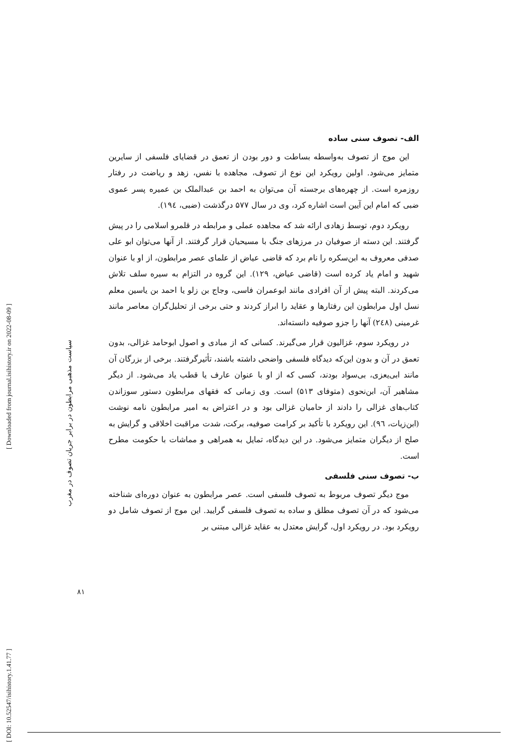[ DOI: 10.52547/isihistory.1.41.77 ] [ Downloaded from journal.isihistory.ir on 2022-08-09 ]
سیاست مذهبی مرابطون در برابر جریان تصوف در مغرب
۸۱
الف- تصوف سنی ساده
این موج از تصوف به‌واسطه بساطت و دور بودن از تعمق در قضایای فلسفی از سایرین متمایز می‌شود. اولین رویکرد این نوع از تصوف، مجاهده با نفس، زهد و ریاضت در رفتار روزمره است. از چهره‌های برجسته آن می‌توان به احمد بن عبدالملک بن عمیره پسر عموی ضبی که امام این آیین است اشاره کرد، وی در سال ۵۷۷ درگذشت (ضبی، ۱۹٤).
رویکرد دوم، توسط زهادی ارائه شد که مجاهده عملی و مرابطه در قلمرو اسلامی را در پیش گرفتند. این دسته از صوفیان در مرزهای جنگ با مسیحیان قرار گرفتند. از آنها می‌توان ابو علی صدفی معروف به ابن‌سکره را نام برد که قاضی عیاض از علمای عصر مرابطون، از او با عنوان شهید و امام یاد کرده است (قاضی عیاض، ۱۲۹). این گروه در التزام به سیره سلف تلاش می‌کردند. البته پیش از آن افرادی مانند ابوعمران فاسی، وجاج بن زلو یا احمد بن یاسین معلم نسل اول مرابطون این رفتارها و عقاید را ابراز کردند و حتی برخی از تحلیل‌گران معاصر مانند غرمینی (۲٤۸) آنها را جزو صوفیه دانسته‌اند.
در رویکرد سوم، غزالیون قرار می‌گیرند. کسانی که از مبادی و اصول ابوحامد غزالی، بدون تعمق در آن و بدون این‌که دیدگاه فلسفی واضحی داشته باشند، تأثیرگرفتند. برخی از بزرگان آن مانند ابی‌یعزی، بی‌سواد بودند، کسی که از او با عنوان عارف یا قطب یاد می‌شود. از دیگر مشاهیر آن، ابن‌نحوی (متوفای ۵۱۳) است. وی زمانی که فقهای مرابطون دستور سوزاندن کتاب‌های غزالی را دادند از حامیان غزالی بود و در اعتراض به امیر مرابطون نامه نوشت (ابن‌زیات، ۹٦). این رویکرد با تأکید بر کرامت صوفیه، برکت، شدت مراقبت اخلاقی و گرایش به صلح از دیگران متمایز می‌شود. در این دیدگاه، تمایل به همراهی و مماشات با حکومت مطرح است.
ب- تصوف سنی فلسفی
موج دیگر تصوف مربوط به تصوف فلسفی است. عصر مرابطون به عنوان دوره‌ای شناخته می‌شود که در آن تصوف مطلق و ساده به تصوف فلسفی گرایید. این موج از تصوف شامل دو رویکرد بود. در رویکرد اول، گرایش معتدل به عقاید غزالی مبتنی بر